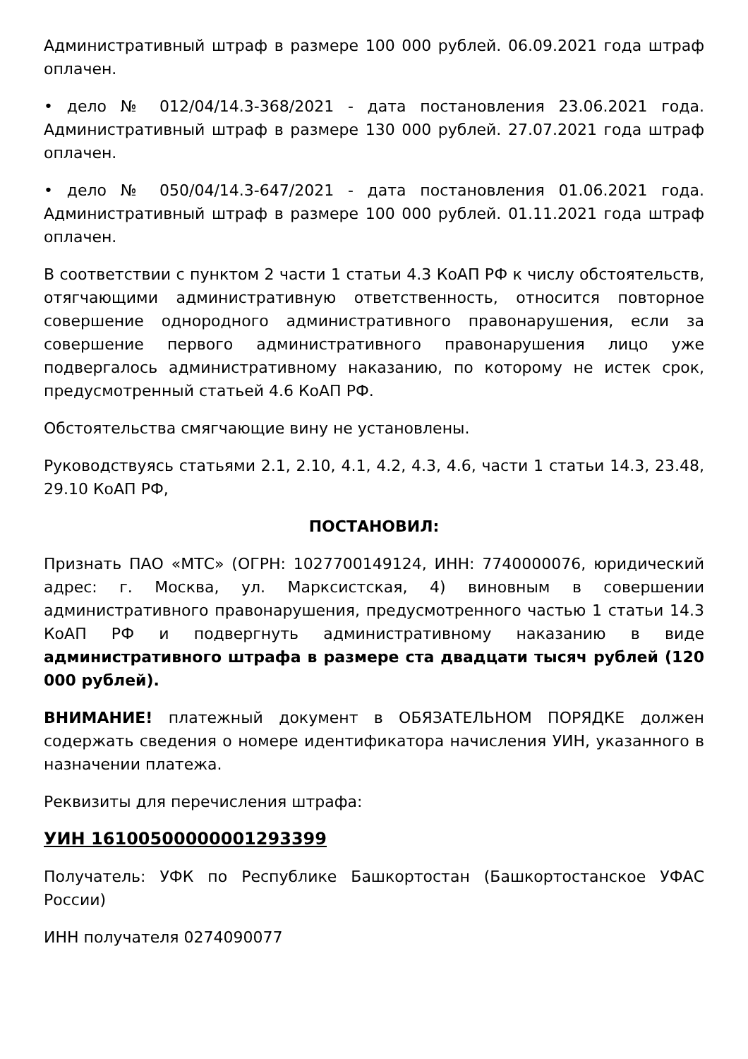Административный штраф в размере 100 000 рублей. 06.09.2021 года штраф оплачен.
• дело № 012/04/14.3-368/2021 - дата постановления 23.06.2021 года. Административный штраф в размере 130 000 рублей. 27.07.2021 года штраф оплачен.
• дело № 050/04/14.3-647/2021 - дата постановления 01.06.2021 года. Административный штраф в размере 100 000 рублей. 01.11.2021 года штраф оплачен.
В соответствии с пунктом 2 части 1 статьи 4.3 КоАП РФ к числу обстоятельств, отягчающими административную ответственность, относится повторное совершение однородного административного правонарушения, если за совершение первого административного правонарушения лицо уже подвергалось административному наказанию, по которому не истек срок, предусмотренный статьей 4.6 КоАП РФ.
Обстоятельства смягчающие вину не установлены.
Руководствуясь статьями 2.1, 2.10, 4.1, 4.2, 4.3, 4.6, части 1 статьи 14.3, 23.48, 29.10 КоАП РФ,
ПОСТАНОВИЛ:
Признать ПАО «МТС» (ОГРН: 1027700149124, ИНН: 7740000076, юридический адрес: г. Москва, ул. Марксистская, 4) виновным в совершении административного правонарушения, предусмотренного частью 1 статьи 14.3 КоАП РФ и подвергнуть административному наказанию в виде административного штрафа в размере ста двадцати тысяч рублей (120 000 рублей).
ВНИМАНИЕ! платежный документ в ОБЯЗАТЕЛЬНОМ ПОРЯДКЕ должен содержать сведения о номере идентификатора начисления УИН, указанного в назначении платежа.
Реквизиты для перечисления штрафа:
УИН 16100500000001293399
Получатель: УФК по Республике Башкортостан (Башкортостанское УФАС России)
ИНН получателя 0274090077